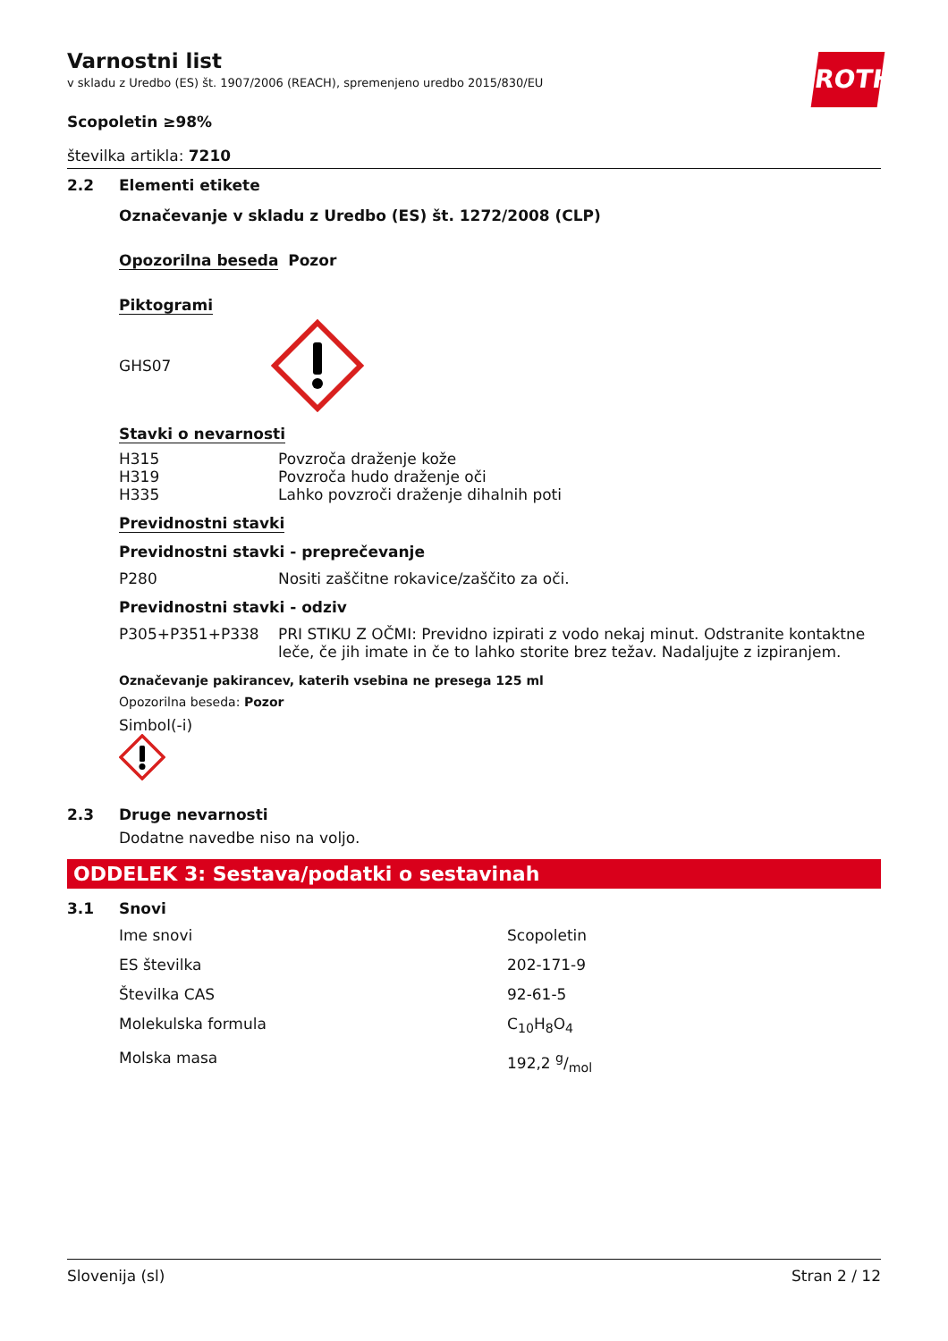ROTH
Varnostni list
v skladu z Uredbo (ES) št. 1907/2006 (REACH), spremenjeno uredbo 2015/830/EU
Scopoletin ≥98%
številka artikla: 7210
2.2 Elementi etikete
Označevanje v skladu z Uredbo (ES) št. 1272/2008 (CLP)
Opozorilna beseda Pozor
Piktogrami
GHS07
Stavki o nevarnosti
| H315 | Povzroča draženje kože |
| H319 | Povzroča hudo draženje oči |
| H335 | Lahko povzroči draženje dihalnih poti |
Previdnostni stavki
Previdnostni stavki - preprečevanje
| P280 | Nositi zaščitne rokavice/zaščito za oči. |
Previdnostni stavki - odziv
| P305+P351+P338 | PRI STIKU Z OČMI: Previdno izpirati z vodo nekaj minut. Odstranite kontaktne leče, če jih imate in če to lahko storite brez težav. Nadaljujte z izpiranjem. |
Označevanje pakirancev, katerih vsebina ne presega 125 ml
Opozorilna beseda: Pozor
Simbol(-i)
2.3 Druge nevarnosti
Dodatne navedbe niso na voljo.
ODDELEK 3: Sestava/podatki o sestavinah
3.1 Snovi
| Ime snovi | Scopoletin |
| ES številka | 202-171-9 |
| Številka CAS | 92-61-5 |
| Molekulska formula | C<sub>10</sub>H<sub>8</sub>O<sub>4</sub> |
| Molska masa | 192,2 g/mol |
Slovenija (sl) Stran 2 / 12